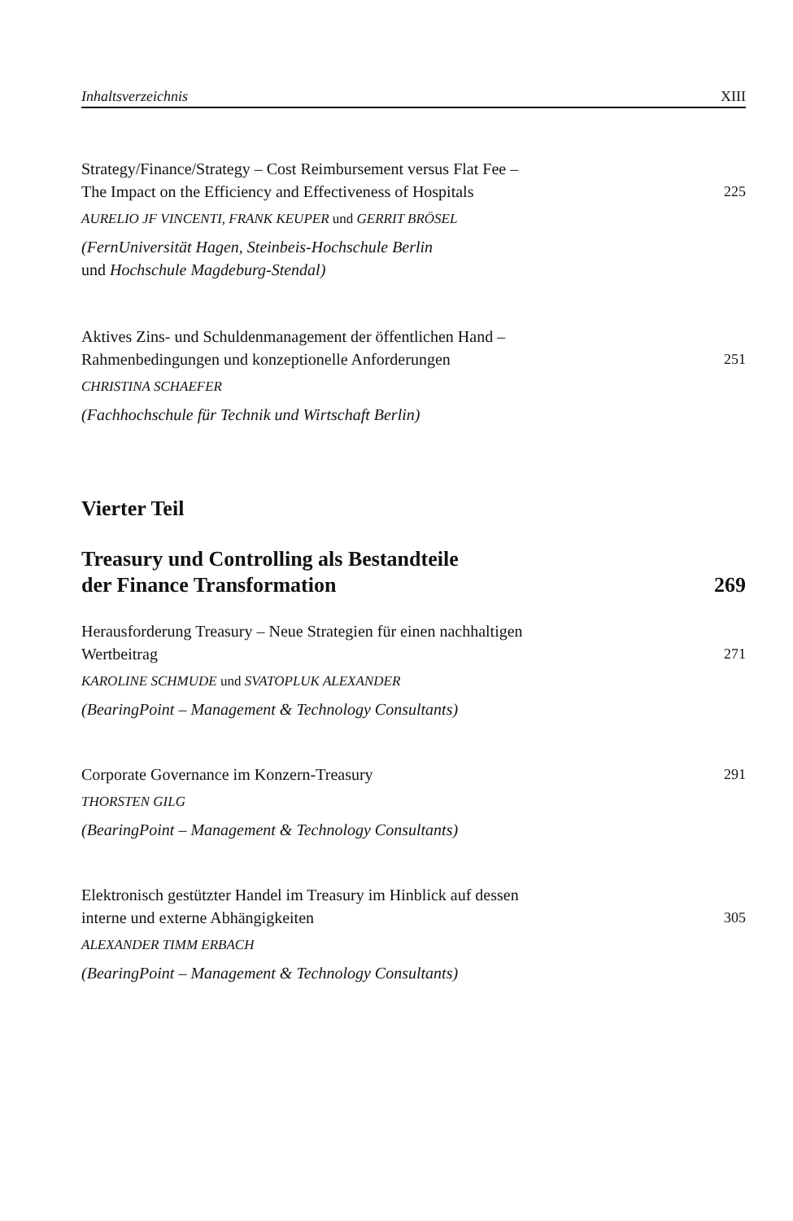Inhaltsverzeichnis XIII
Strategy/Finance/Strategy – Cost Reimbursement versus Flat Fee –
The Impact on the Efficiency and Effectiveness of Hospitals 225
AURELIO JF VINCENTI, FRANK KEUPER und GERRIT BRÖSEL
(FernUniversität Hagen, Steinbeis-Hochschule Berlin
und Hochschule Magdeburg-Stendal)
Aktives Zins- und Schuldenmanagement der öffentlichen Hand –
Rahmenbedingungen und konzeptionelle Anforderungen 251
CHRISTINA SCHAEFER
(Fachhochschule für Technik und Wirtschaft Berlin)
Vierter Teil
Treasury und Controlling als Bestandteile
der Finance Transformation
269
Herausforderung Treasury – Neue Strategien für einen nachhaltigen
Wertbeitrag 271
KAROLINE SCHMUDE und SVATOPLUK ALEXANDER
(BearingPoint – Management & Technology Consultants)
Corporate Governance im Konzern-Treasury 291
THORSTEN GILG
(BearingPoint – Management & Technology Consultants)
Elektronisch gestützter Handel im Treasury im Hinblick auf dessen
interne und externe Abhängigkeiten 305
ALEXANDER TIMM ERBACH
(BearingPoint – Management & Technology Consultants)